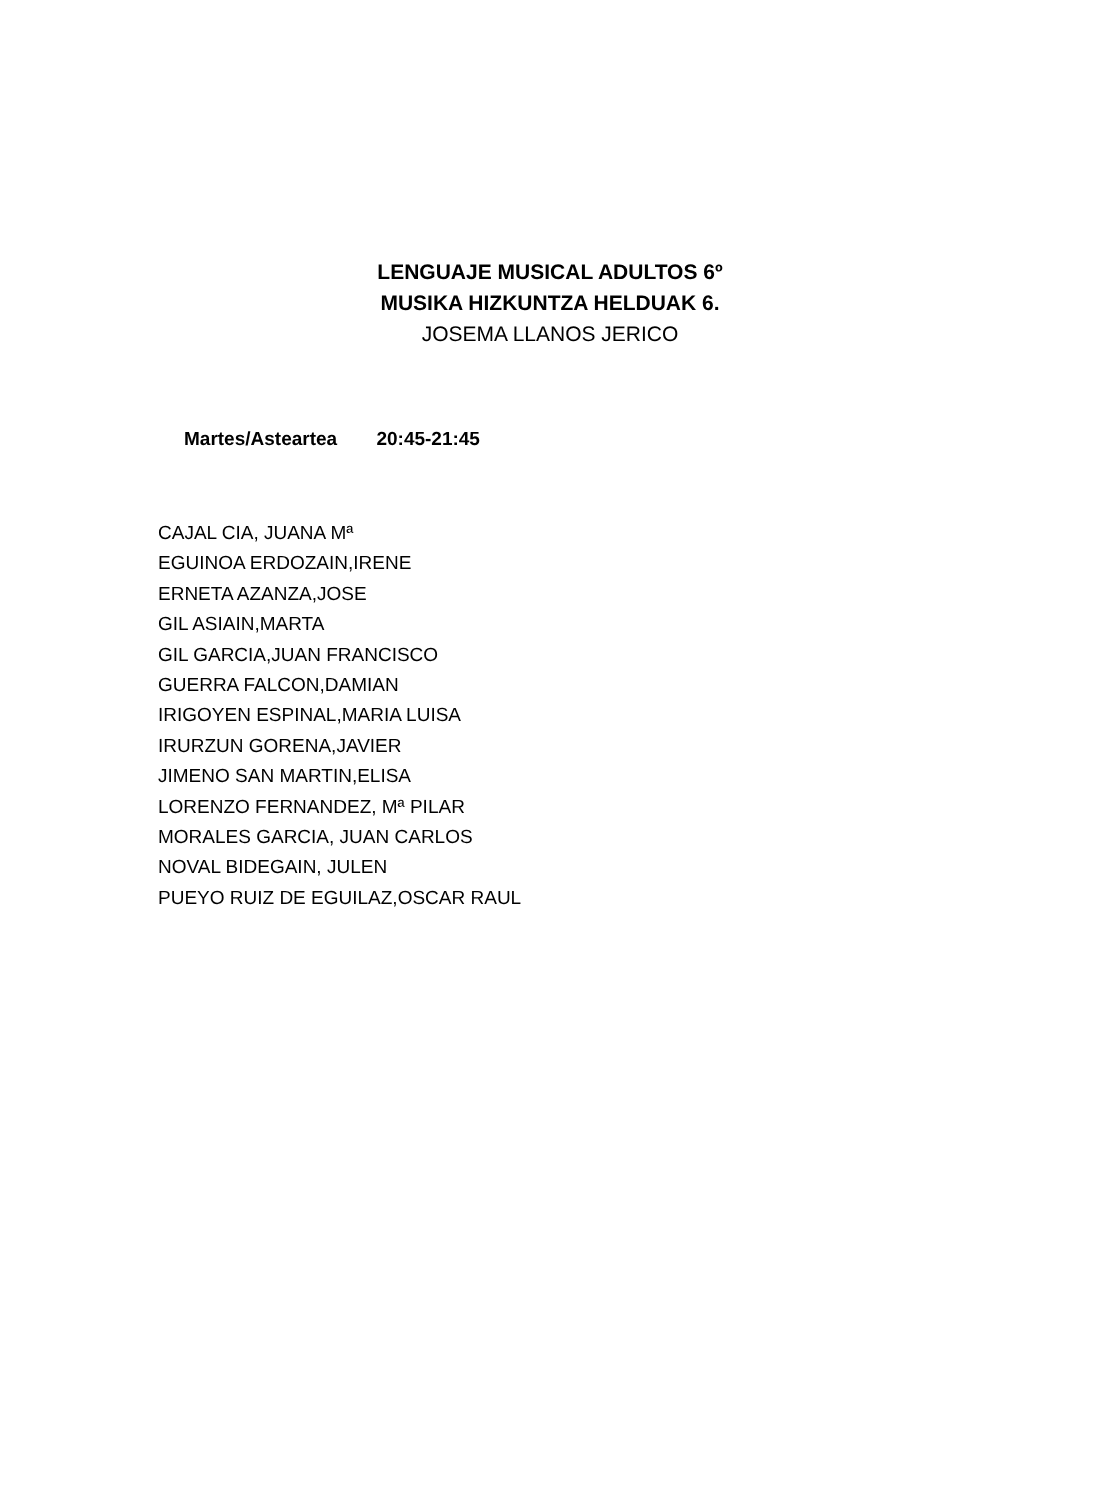LENGUAJE MUSICAL ADULTOS 6º
MUSIKA HIZKUNTZA HELDUAK 6.
JOSEMA LLANOS JERICO
Martes/Asteartea 20:45-21:45
CAJAL CIA, JUANA Mª
EGUINOA ERDOZAIN,IRENE
ERNETA AZANZA,JOSE
GIL ASIAIN,MARTA
GIL GARCIA,JUAN FRANCISCO
GUERRA FALCON,DAMIAN
IRIGOYEN ESPINAL,MARIA LUISA
IRURZUN GORENA,JAVIER
JIMENO SAN MARTIN,ELISA
LORENZO FERNANDEZ, Mª PILAR
MORALES GARCIA, JUAN CARLOS
NOVAL BIDEGAIN, JULEN
PUEYO RUIZ DE EGUILAZ,OSCAR RAUL